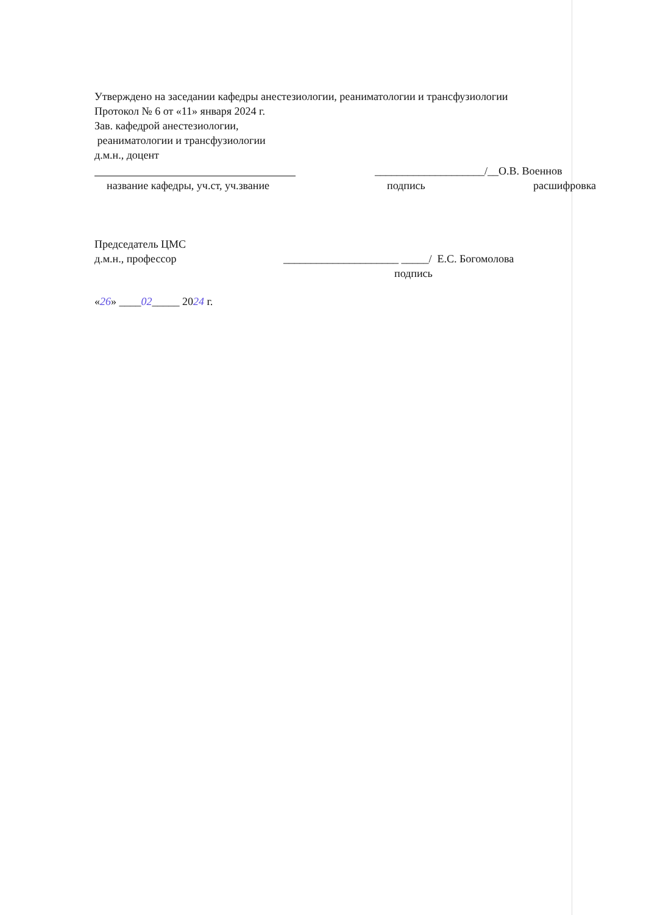Утверждено на заседании кафедры анестезиологии, реаниматологии и трансфузиологии
Протокол № 6 от «11» января 2024 г.
Зав. кафедрой анестезиологии,
реаниматологии и трансфузиологии
д.м.н., доцент
____________________/__О.В. Военнов
название кафедры, уч.ст, уч.звание подпись расшифровка
Председатель ЦМС
д.м.н., профессор _____________________ _____/ Е.С. Богомолова
подпись
«26» ____02_____ 2024 г.